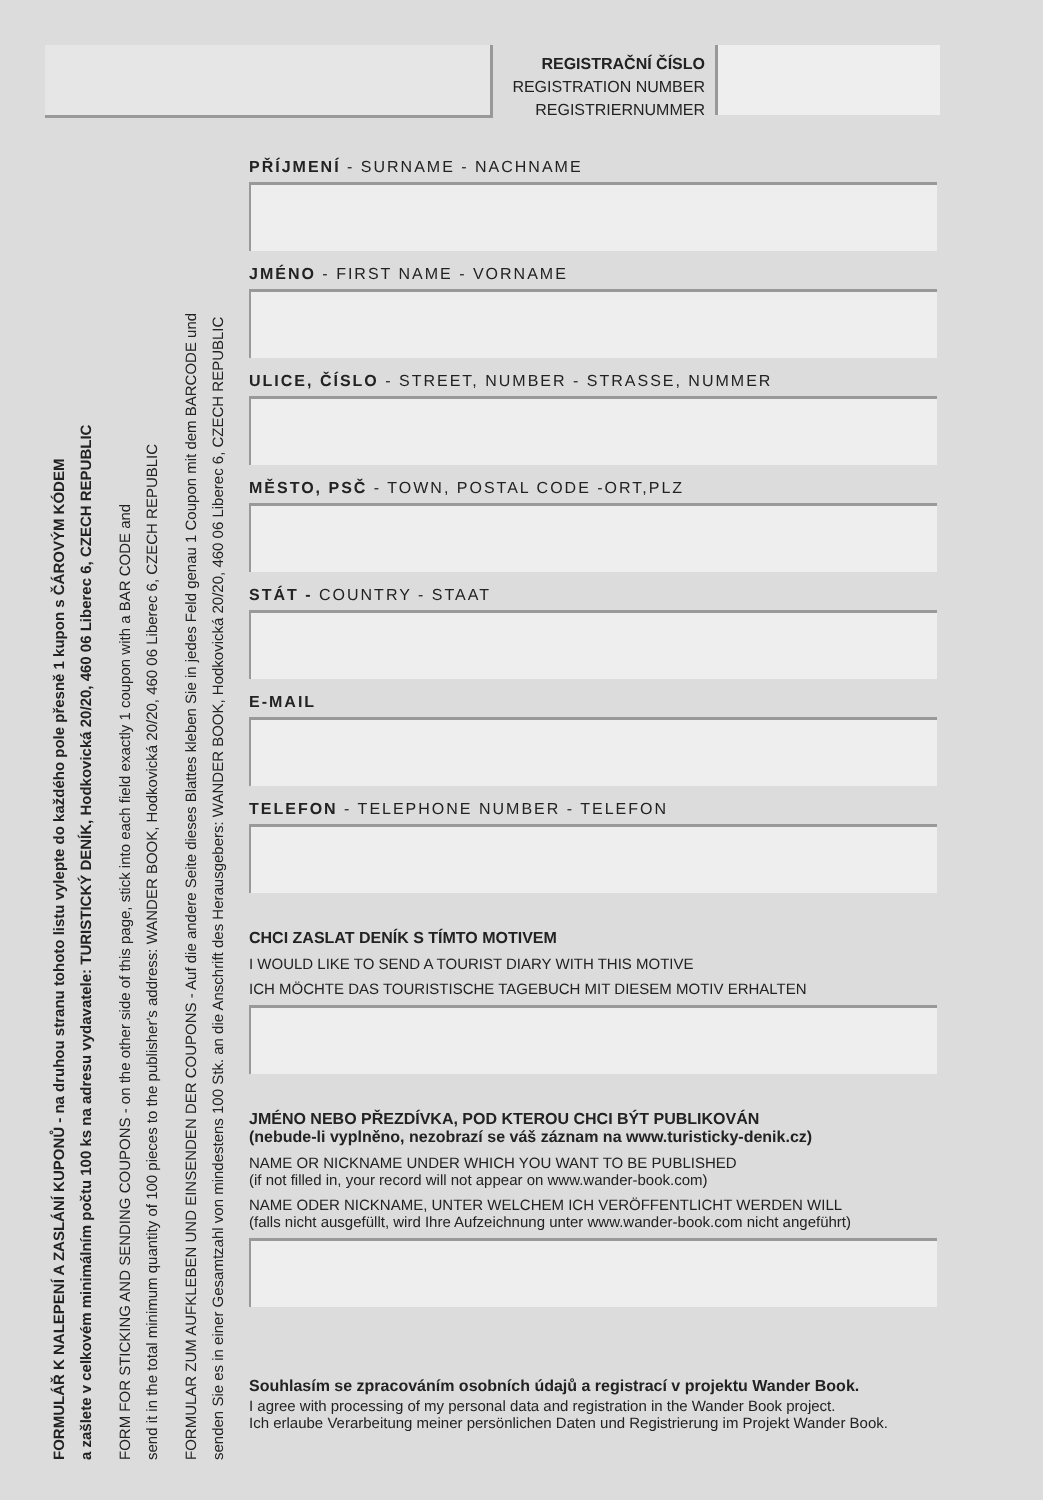REGISTRAČNÍ ČÍSLO
REGISTRATION NUMBER
REGISTRIERNUMMER
FORMULÁŘ K NALEPENÍ A ZASLÁNÍ KUPONŮ - na druhou stranu tohoto listu vylepte do každého pole přesně 1 kupon s ČÁROVÝM KÓDEM
a zašlete v celkovém minimálním počtu 100 ks na adresu vydavatele: TURISTICKÝ DENÍK, Hodkovická 20/20, 460 06 Liberec 6, CZECH REPUBLIC
FORM FOR STICKING AND SENDING COUPONS - on the other side of this page, stick into each field exactly 1 coupon with a BAR CODE and
send it in the total minimum quantity of 100 pieces to the publisher's address: WANDER BOOK, Hodkovická 20/20, 460 06 Liberec 6, CZECH REPUBLIC
FORMULAR ZUM AUFKLEBEN UND EINSENDEN DER COUPONS - Auf die andere Seite dieses Blattes kleben Sie in jedes Feld genau 1 Coupon mit dem BARCODE und
senden Sie es in einer Gesamtzahl von mindestens 100 Stk. an die Anschrift des Herausgebers: WANDER BOOK, Hodkovická 20/20, 460 06 Liberec 6, CZECH REPUBLIC
PŘÍJMENÍ - SURNAME - NACHNAME
JMÉNO - FIRST NAME - VORNAME
ULICE, ČÍSLO - STREET, NUMBER - STRASSE, NUMMER
MĚSTO, PSČ - TOWN, POSTAL CODE -ORT,PLZ
STÁT - COUNTRY - STAAT
E-MAIL
TELEFON - TELEPHONE NUMBER - TELEFON
CHCI ZASLAT DENÍK S TÍMTO MOTIVEM
I WOULD LIKE TO SEND A TOURIST DIARY WITH THIS MOTIVE
ICH MÖCHTE DAS TOURISTISCHE TAGEBUCH MIT DIESEM MOTIV ERHALTEN
JMÉNO NEBO PŘEZDÍVKA, POD KTEROU CHCI BÝT PUBLIKOVÁN
(nebude-li vyplněno, nezobrazí se váš záznam na www.turisticky-denik.cz)
NAME OR NICKNAME UNDER WHICH YOU WANT TO BE PUBLISHED
(if not filled in, your record will not appear on www.wander-book.com)
NAME ODER NICKNAME, UNTER WELCHEM ICH VERÖFFENTLICHT WERDEN WILL
(falls nicht ausgefüllt, wird Ihre Aufzeichnung unter www.wander-book.com nicht angeführt)
Souhlasím se zpracováním osobních údajů a registrací v projektu Wander Book.
I agree with processing of my personal data and registration in the Wander Book project.
Ich erlaube Verarbeitung meiner persönlichen Daten und Registrierung im Projekt Wander Book.